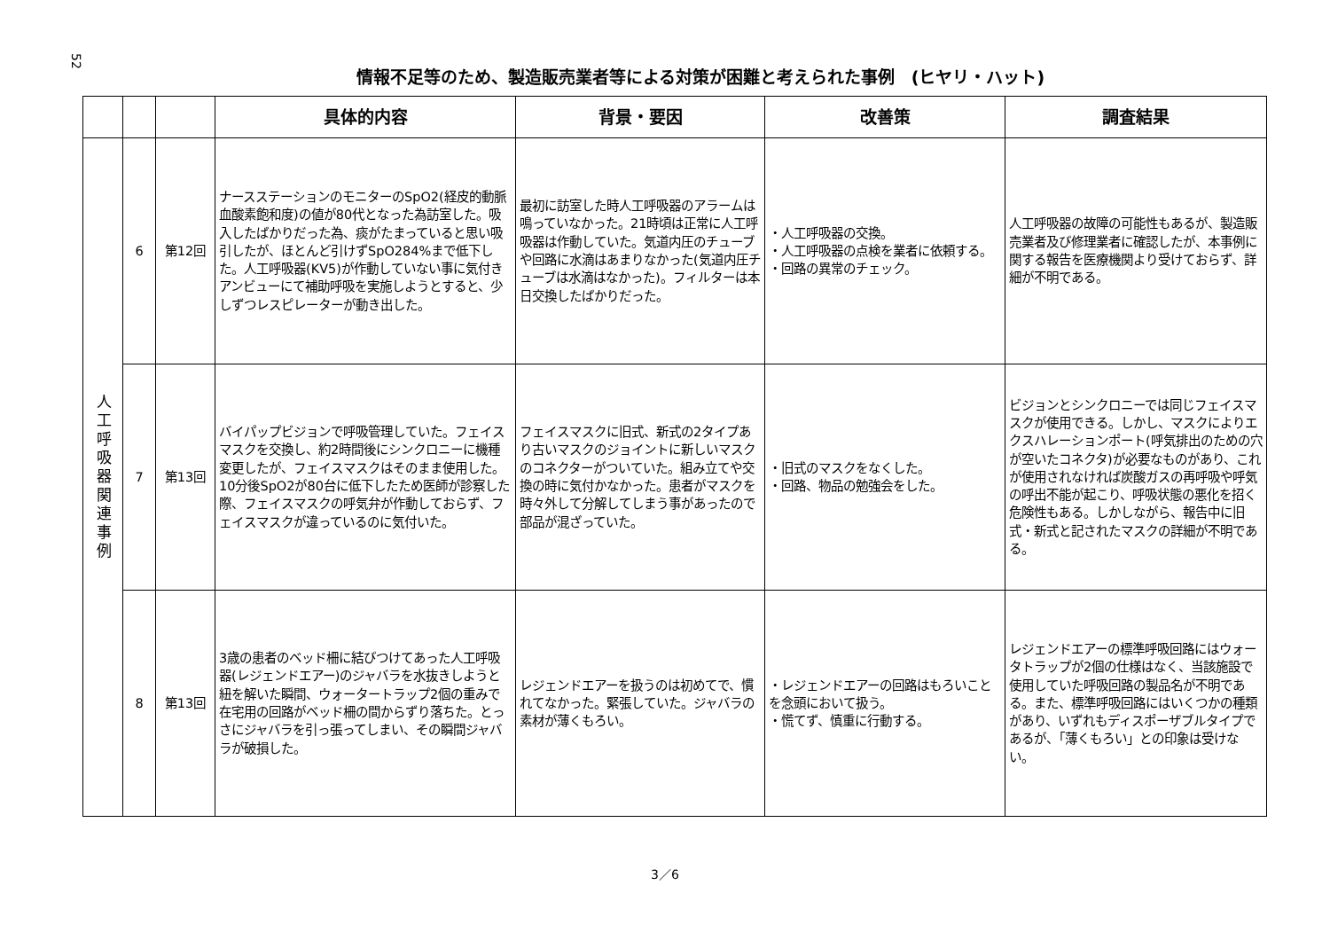52
情報不足等のため、製造販売業者等による対策が困難と考えられた事例　(ヒヤリ・ハット)
| | | | 具体的内容 | 背景・要因 | 改善策 | 調査結果 |
| --- | --- | --- | --- | --- | --- | --- |
| 人工呼吸器関連事例 | 6 | 第12回 | ナースステーションのモニターのSpO2(経皮的動脈血酸素飽和度)の値が80代となった為訪室した。吸入したばかりだった為、痰がたまっていると思い吸引したが、ほとんど引けずSpO284%まで低下した。人工呼吸器(KV5)が作動していない事に気付きアンビューにて補助呼吸を実施しようとすると、少しずつレスピレーターが動き出した。 | 最初に訪室した時人工呼吸器のアラームは鳴っていなかった。21時頃は正常に人工呼吸器は作動していた。気道内圧のチューブや回路に水滴はあまりなかった(気道内圧チューブは水滴はなかった)。フィルターは本日交換したばかりだった。 | ・人工呼吸器の交換。 ・人工呼吸器の点検を業者に依頼する。 ・回路の異常のチェック。 | 人工呼吸器の故障の可能性もあるが、製造販売業者及び修理業者に確認したが、本事例に関する報告を医療機関より受けておらず、詳細が不明である。 |
| | 7 | 第13回 | バイパップビジョンで呼吸管理していた。フェイスマスクを交換し、約2時間後にシンクロニーに機種変更したが、フェイスマスクはそのまま使用した。10分後SpO2が80台に低下したため医師が診察した際、フェイスマスクの呼気弁が作動しておらず、フェイスマスクが違っているのに気付いた。 | フェイスマスクに旧式、新式の2タイプあり古いマスクのジョイントに新しいマスクのコネクターがついていた。組み立てや交換の時に気付かなかった。患者がマスクを時々外して分解してしまう事があったので部品が混ざっていた。 | ・旧式のマスクをなくした。 ・回路、物品の勉強会をした。 | ビジョンとシンクロニーでは同じフェイスマスクが使用できる。しかし、マスクによりエクスハレーションポート(呼気排出のための穴が空いたコネクタ)が必要なものがあり、これが使用されなければ炭酸ガスの再呼吸や呼気の呼出不能が起こり、呼吸状態の悪化を招く危険性もある。しかしながら、報告中に旧式・新式と記されたマスクの詳細が不明である。 |
| | 8 | 第13回 | 3歳の患者のベッド柵に結びつけてあった人工呼吸器(レジェンドエアー)のジャバラを水抜きしようと紐を解いた瞬間、ウォータートラップ2個の重みで在宅用の回路がベッド柵の間からずり落ちた。とっさにジャバラを引っ張ってしまい、その瞬間ジャバラが破損した。 | レジェンドエアーを扱うのは初めてで、慣れてなかった。緊張していた。ジャバラの素材が薄くもろい。 | ・レジェンドエアーの回路はもろいことを念頭において扱う。 ・慌てず、慎重に行動する。 | レジェンドエアーの標準呼吸回路にはウォータトラップが2個の仕様はなく、当該施設で使用していた呼吸回路の製品名が不明である。また、標準呼吸回路にはいくつかの種類があり、いずれもディスポーザブルタイプであるが、「薄くもろい」との印象は受けない。 |
3／6